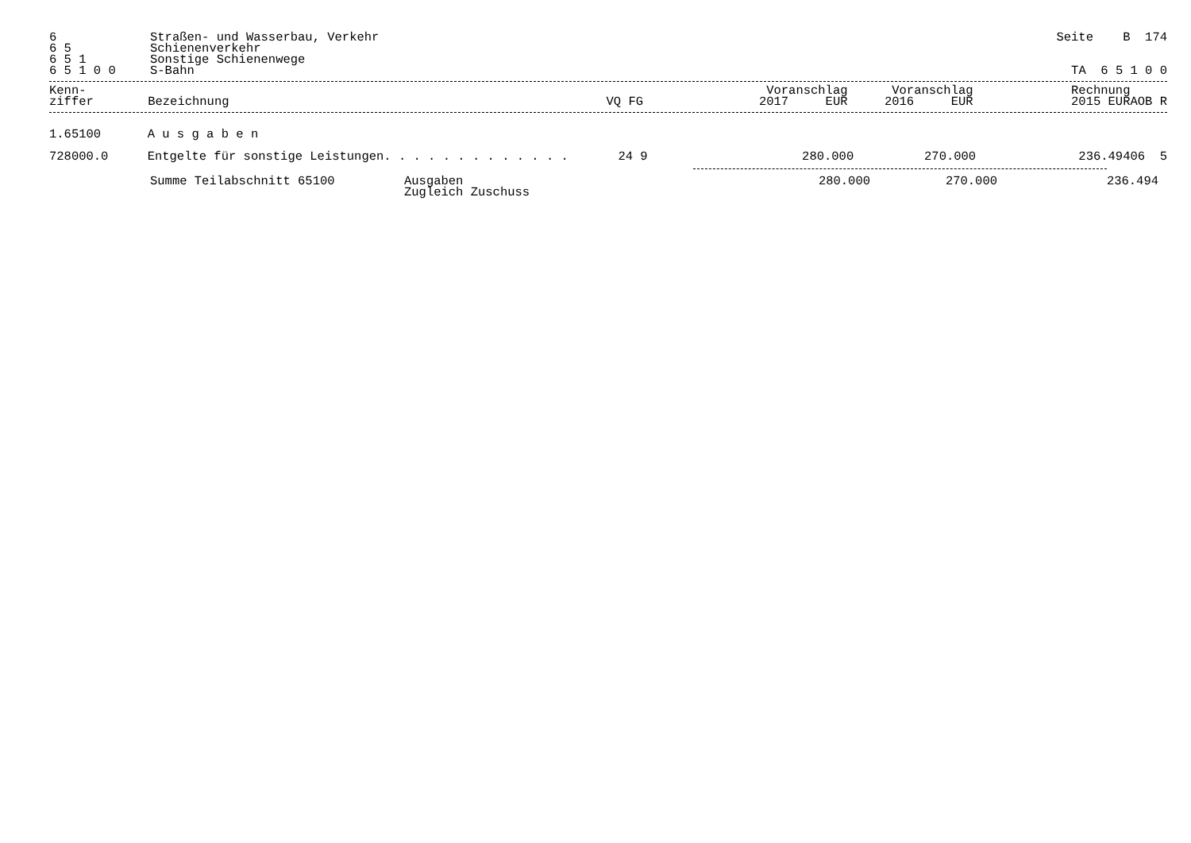| 6 | Straßen- und Wasserbau, Verkehr | Seite B 174 |
| 6 5 | Schienenverkehr | |
| 6 5 1 | Sonstige Schienenwege | |
| 6 5 1 0 0 | S-Bahn | TA 6 5 1 0 0 |
| Kenn- ziffer | Bezeichnung | VQ FG | Voranschlag 2017 EUR | Voranschlag 2016 EUR | Rechnung 2015 EUR | AOB R |
| --- | --- | --- | --- | --- | --- | --- |
| 1.65100 | A u s g a b e n | | | | | |
| 728000.0 | Entgelte für sonstige Leistungen. . . . . . . . . . . . . | 24 9 | 280.000 | 270.000 | 236.494 | 06 5 |
| | Summe Teilabschnitt 65100 | Ausgaben Zugleich Zuschuss | 280.000 | 270.000 | 236.494 | |